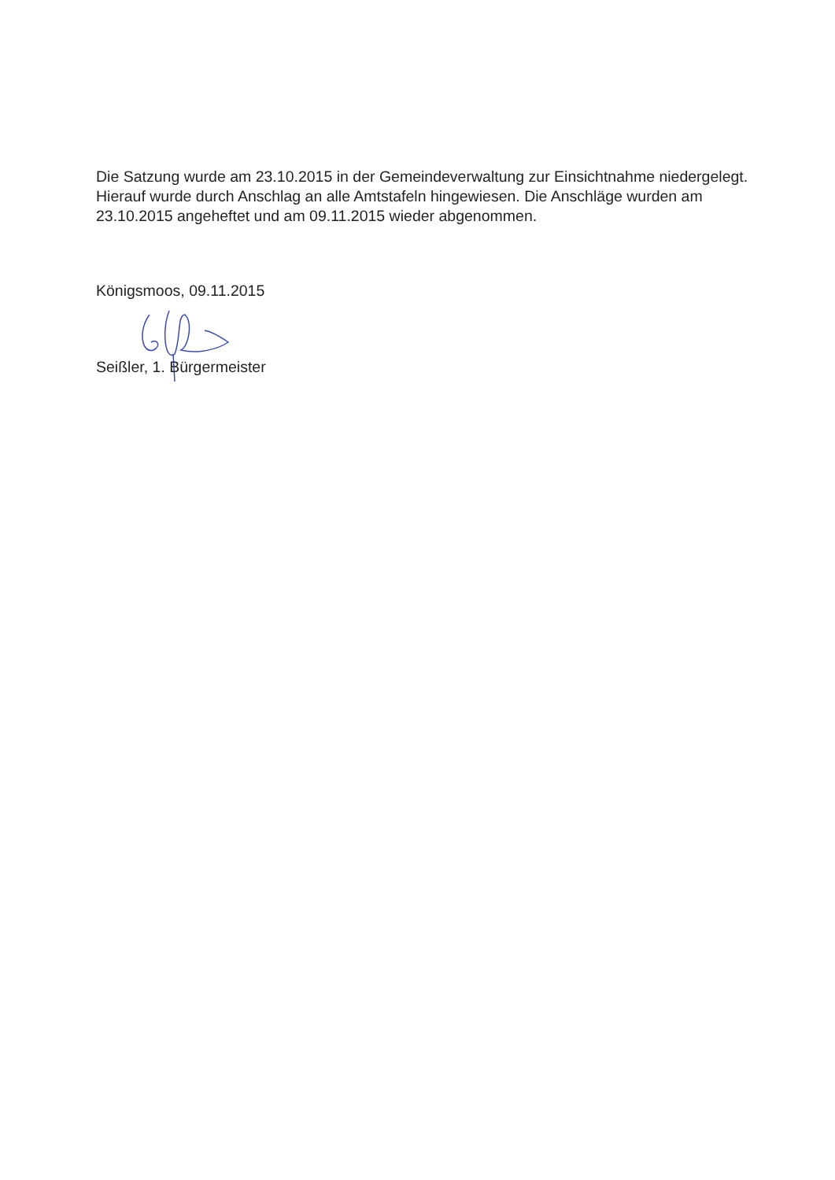Die Satzung wurde am 23.10.2015 in der Gemeindeverwaltung zur Einsichtnahme niedergelegt. Hierauf wurde durch Anschlag an alle Amtstafeln hingewiesen. Die Anschläge wurden am 23.10.2015 angeheftet und am 09.11.2015 wieder abgenommen.
Königsmoos, 09.11.2015
Seißler, 1. Bürgermeister